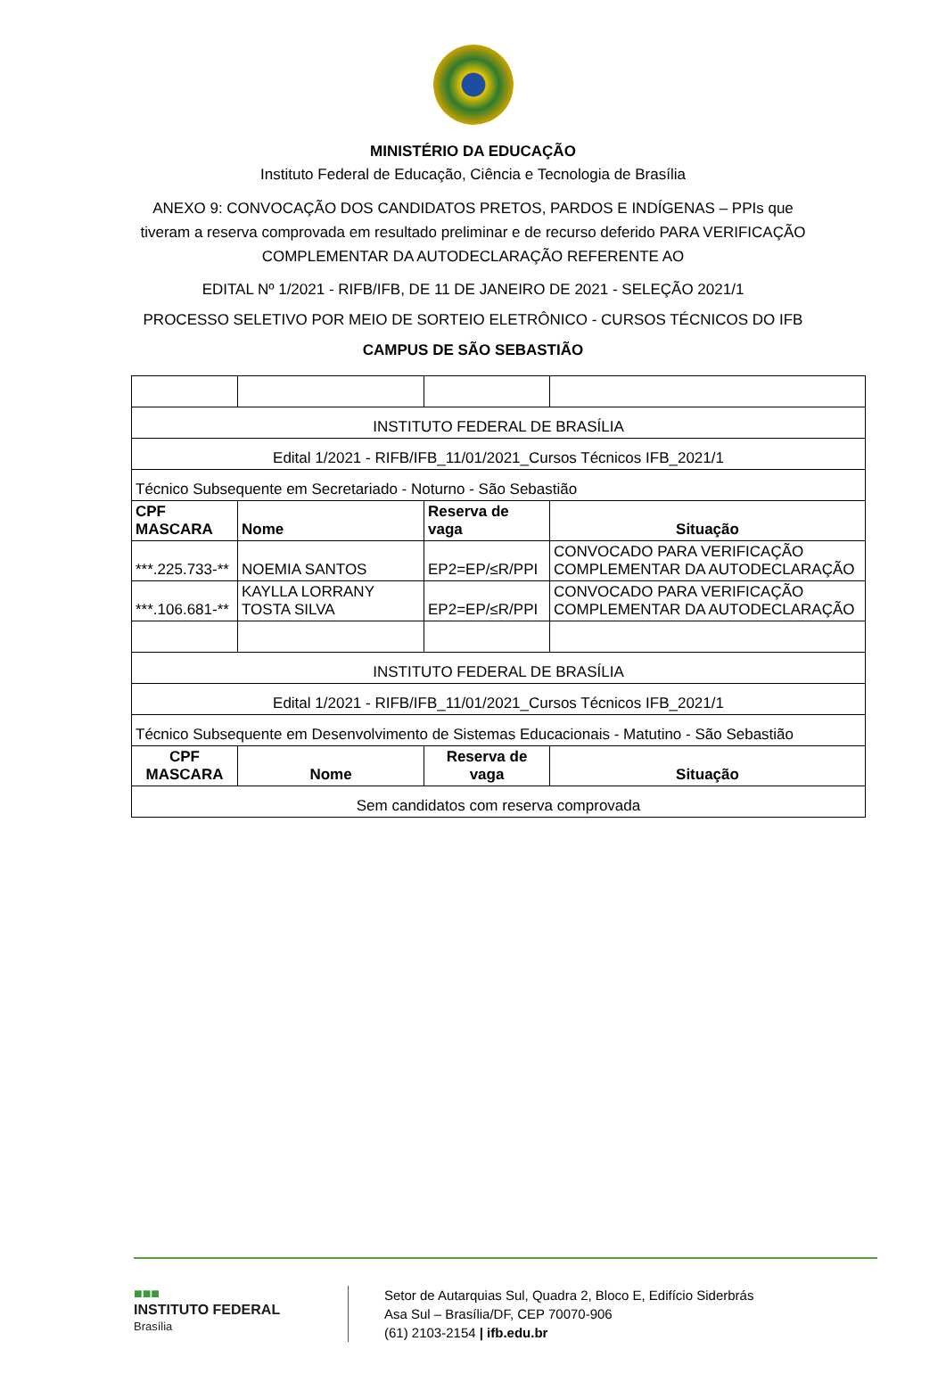MINISTÉRIO DA EDUCAÇÃO
Instituto Federal de Educação, Ciência e Tecnologia de Brasília
ANEXO 9: CONVOCAÇÃO DOS CANDIDATOS PRETOS, PARDOS E INDÍGENAS – PPIs que tiveram a reserva comprovada em resultado preliminar e de recurso deferido PARA VERIFICAÇÃO COMPLEMENTAR DA AUTODECLARAÇÃO REFERENTE AO
EDITAL Nº 1/2021 - RIFB/IFB, DE 11 DE JANEIRO DE 2021 - SELEÇÃO 2021/1
PROCESSO SELETIVO POR MEIO DE SORTEIO ELETRÔNICO - CURSOS TÉCNICOS DO IFB
CAMPUS DE SÃO SEBASTIÃO
| INSTITUTO FEDERAL DE BRASÍLIA | | | |
| Edital 1/2021 - RIFB/IFB_11/01/2021_Cursos Técnicos IFB_2021/1 | | | |
| Técnico Subsequente em Secretariado - Noturno - São Sebastião | | | |
| CPF MASCARA | Nome | Reserva de vaga | Situação |
| ***.225.733-** | NOEMIA SANTOS | EP2=EP/≤R/PPI | CONVOCADO PARA VERIFICAÇÃO COMPLEMENTAR DA AUTODECLARAÇÃO |
| ***.106.681-** | KAYLLA LORRANY TOSTA SILVA | EP2=EP/≤R/PPI | CONVOCADO PARA VERIFICAÇÃO COMPLEMENTAR DA AUTODECLARAÇÃO |
| INSTITUTO FEDERAL DE BRASÍLIA | | | |
| Edital 1/2021 - RIFB/IFB_11/01/2021_Cursos Técnicos IFB_2021/1 | | | |
| Técnico Subsequente em Desenvolvimento de Sistemas Educacionais - Matutino - São Sebastião | | | |
| CPF MASCARA | Nome | Reserva de vaga | Situação |
| Sem candidatos com reserva comprovada | | | |
■■■
INSTITUTO FEDERAL
Brasília
Setor de Autarquias Sul, Quadra 2, Bloco E, Edifício Siderbrás
Asa Sul – Brasília/DF, CEP 70070-906
(61) 2103-2154 | ifb.edu.br